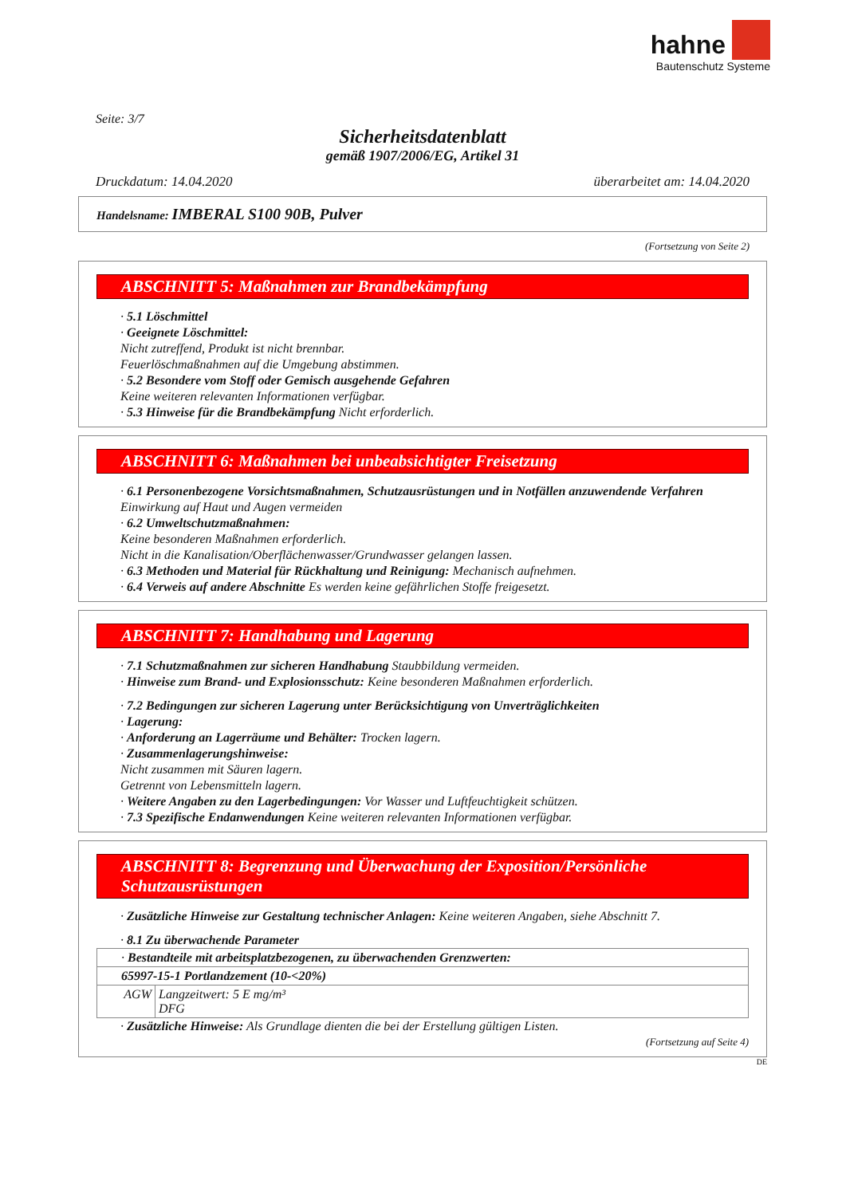hahne
Bautenschutz Systeme
Seite: 3/7
Sicherheitsdatenblatt
gemäß 1907/2006/EG, Artikel 31
Druckdatum: 14.04.2020 überarbeitet am: 14.04.2020
Handelsname: IMBERAL S100 90B, Pulver
(Fortsetzung von Seite 2)
ABSCHNITT 5: Maßnahmen zur Brandbekämpfung
· 5.1 Löschmittel
· Geeignete Löschmittel:
Nicht zutreffend, Produkt ist nicht brennbar.
Feuerlöschmaßnahmen auf die Umgebung abstimmen.
· 5.2 Besondere vom Stoff oder Gemisch ausgehende Gefahren
Keine weiteren relevanten Informationen verfügbar.
· 5.3 Hinweise für die Brandbekämpfung Nicht erforderlich.
ABSCHNITT 6: Maßnahmen bei unbeabsichtigter Freisetzung
· 6.1 Personenbezogene Vorsichtsmaßnahmen, Schutzausrüstungen und in Notfällen anzuwendende Verfahren
Einwirkung auf Haut und Augen vermeiden
· 6.2 Umweltschutzmaßnahmen:
Keine besonderen Maßnahmen erforderlich.
Nicht in die Kanalisation/Oberflächenwasser/Grundwasser gelangen lassen.
· 6.3 Methoden und Material für Rückhaltung und Reinigung: Mechanisch aufnehmen.
· 6.4 Verweis auf andere Abschnitte Es werden keine gefährlichen Stoffe freigesetzt.
ABSCHNITT 7: Handhabung und Lagerung
· 7.1 Schutzmaßnahmen zur sicheren Handhabung Staubbildung vermeiden.
· Hinweise zum Brand- und Explosionsschutz: Keine besonderen Maßnahmen erforderlich.
· 7.2 Bedingungen zur sicheren Lagerung unter Berücksichtigung von Unverträglichkeiten
· Lagerung:
· Anforderung an Lagerräume und Behälter: Trocken lagern.
· Zusammenlagerungshinweise:
Nicht zusammen mit Säuren lagern.
Getrennt von Lebensmitteln lagern.
· Weitere Angaben zu den Lagerbedingungen: Vor Wasser und Luftfeuchtigkeit schützen.
· 7.3 Spezifische Endanwendungen Keine weiteren relevanten Informationen verfügbar.
ABSCHNITT 8: Begrenzung und Überwachung der Exposition/Persönliche Schutzausrüstungen
· Zusätzliche Hinweise zur Gestaltung technischer Anlagen: Keine weiteren Angaben, siehe Abschnitt 7.
· 8.1 Zu überwachende Parameter
| · Bestandteile mit arbeitsplatzbezogenen, zu überwachenden Grenzwerten: | |
| 65997-15-1 Portlandzement (10-<20%) | |
| AGW | Langzeitwert: 5 E mg/m³ DFG |
· Zusätzliche Hinweise: Als Grundlage dienten die bei der Erstellung gültigen Listen.
(Fortsetzung auf Seite 4)
DE